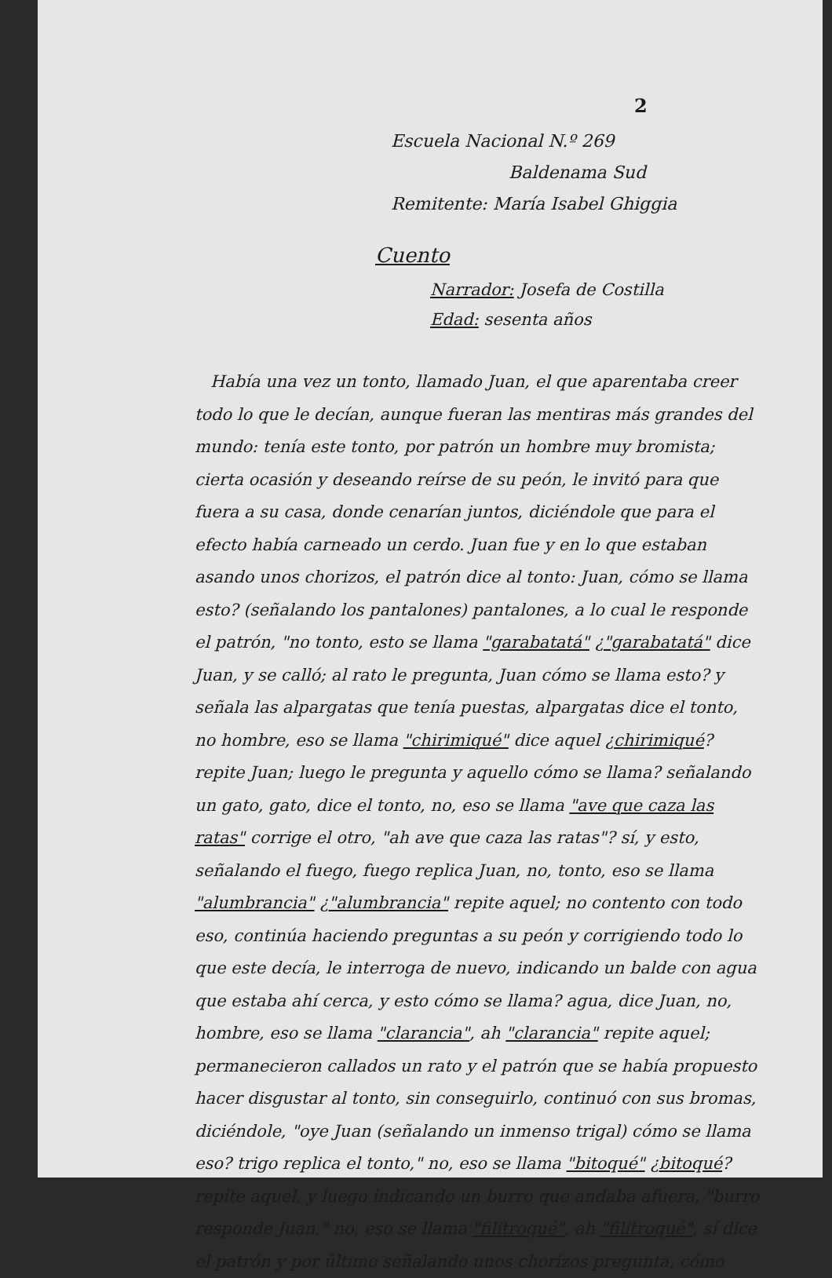2
Escuela Nacional N.º 269
Baldenama Sud
Remitente: María Isabel Ghiggia
Cuento
Narrador: Josefa de Costilla
Edad: sesenta años
Había una vez un tonto, llamado Juan, el que aparentaba creer todo lo que le decían, aunque fueran las mentiras más grandes del mundo: tenía este tonto, por patrón un hombre muy bromista; cierta ocasión y deseando reírse de su peón, le invitó para que fuera a su casa, donde cenarían juntos, diciéndole que para el efecto había carneado un cerdo. Juan fue y en lo que estaban asando unos chorizos, el patrón dice al tonto: Juan, cómo se llama esto? (señalando los pantalones) pantalones, a lo cual le responde el patrón, "no tonto, esto se llama "garabatatá" ¿"garabatatá" dice Juan, y se calló; al rato le pregunta, Juan cómo se llama esto? y señala las alpargatas que tenía puestas, alpargatas dice el tonto, no hombre, eso se llama "chirimiqué" dice aquel ¿chirimiqué? repite Juan; luego le pregunta y aquello cómo se llama? señalando un gato, gato, dice el tonto, no, eso se llama "ave que caza las ratas" corrige el otro, "ah ave que caza las ratas"? sí, y esto, señalando el fuego, fuego replica Juan, no, tonto, eso se llama "alumbrancia" ¿"alumbrancia" repite aquel; no contento con todo eso, continúa haciendo preguntas a su peón y corrigiendo todo lo que este decía, le interroga de nuevo, indicando un balde con agua que estaba ahí cerca, y esto cómo se llama? agua, dice Juan, no, hombre, eso se llama "clarancia", ah "clarancia" repite aquel; permanecieron callados un rato y el patrón que se había propuesto hacer disgustar al tonto, sin conseguirlo, continuó con sus bromas, diciéndole, "oye Juan (señalando un inmenso trigal) cómo se llama eso? trigo replica el tonto," no, eso se llama "bitoqué" ¿bitoqué? repite aquel, y luego indicando un burro que andaba afuera, "burro responde Juan," no, eso se llama "filitroqué", ah "filitroqué", sí dice el patrón y por último señalando unos chorizos pregunta, cómo